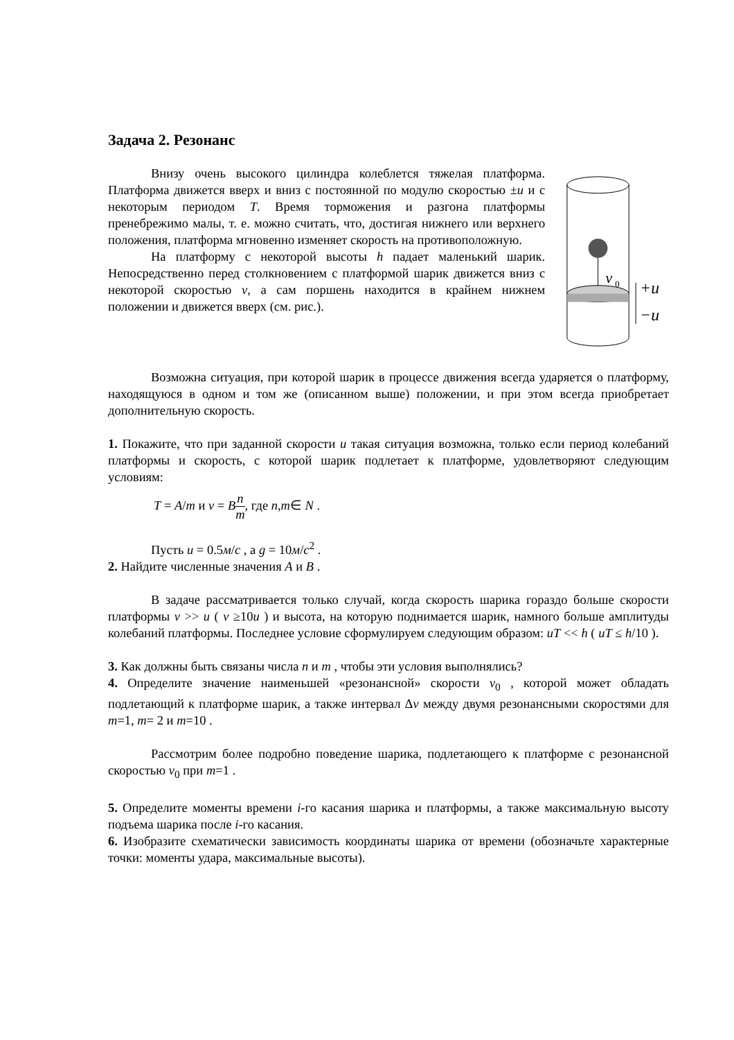Задача 2. Резонанс
Внизу очень высокого цилиндра колеблется тяжелая платформа. Платформа движется вверх и вниз с постоянной по модулю скоростью ±u и с некоторым периодом T. Время торможения и разгона платформы пренебрежимо малы, т. е. можно считать, что, достигая нижнего или верхнего положения, платформа мгновенно изменяет скорость на противоположную.
На платформу с некоторой высоты h падает маленький шарик. Непосредственно перед столкновением с платформой шарик движется вниз с некоторой скоростью v, а сам поршень находится в крайнем нижнем положении и движется вверх (см. рис.).
v
0
+u
−u
Возможна ситуация, при которой шарик в процессе движения всегда ударяется о платформу, находящуюся в одном и том же (описанном выше) положении, и при этом всегда приобретает дополнительную скорость.
1. Покажите, что при заданной скорости u такая ситуация возможна, только если период колебаний платформы и скорость, с которой шарик подлетает к платформе, удовлетворяют следующим условиям:
T = A/m и v = Bn m, где n,m∈ N .
Пусть u = 0.5м/с , а g = 10м/с<sup>2</sup> .
2. Найдите численные значения A и B .
В задаче рассматривается только случай, когда скорость шарика гораздо больше скорости платформы v >> u ( v ≥10u ) и высота, на которую поднимается шарик, намного больше амплитуды колебаний платформы. Последнее условие сформулируем следующим образом: uT << h ( uT ≤ h/10 ).
3. Как должны быть связаны числа n и m , чтобы эти условия выполнялись?
4. Определите значение наименьшей «резонансной» скорости v<sub>0</sub> , которой может обладать подлетающий к платформе шарик, а также интервал Δv между двумя резонансными скоростями для m=1, m= 2 и m=10 .
Рассмотрим более подробно поведение шарика, подлетающего к платформе с резонансной скоростью v<sub>0</sub> при m=1 .
5. Определите моменты времени i-го касания шарика и платформы, а также максимальную высоту подъема шарика после i-го касания.
6. Изобразите схематически зависимость координаты шарика от времени (обозначьте характерные точки: моменты удара, максимальные высоты).